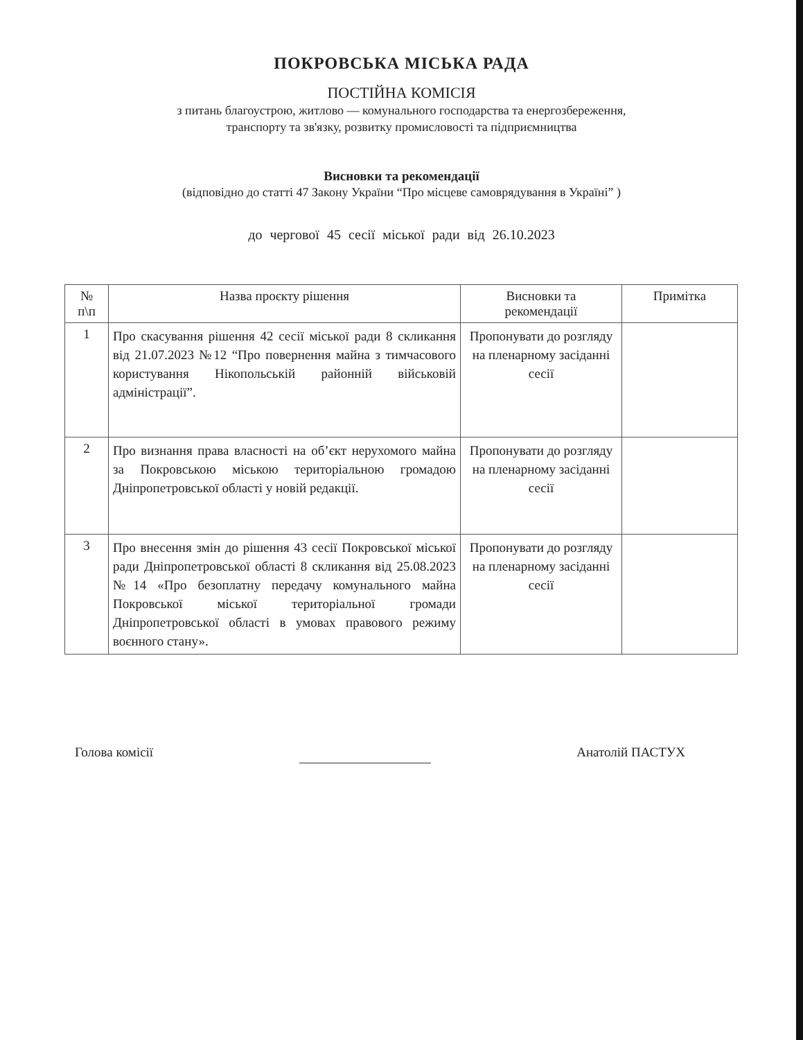ПОКРОВСЬКА МІСЬКА РАДА
ПОСТІЙНА КОМІСІЯ
з питань благоустрою, житлово — комунального господарства та енергозбереження,
транспорту та зв'язку, розвитку промисловості та підприємництва
Висновки та рекомендації
(відповідно до статті 47 Закону України “Про місцеве самоврядування в Україні” )
до чергової 45 сесії міської ради від 26.10.2023
| № п\п | Назва проєкту рішення | Висновки та рекомендації | Примітка |
| --- | --- | --- | --- |
| 1 | Про скасування рішення 42 сесії міської ради 8 скликання від 21.07.2023 №12 “Про повернення майна з тимчасового користування Нікопольській районній військовій адміністрації”. | Пропонувати до розгляду на пленарному засіданні сесії | |
| 2 | Про визнання права власності на об’єкт нерухомого майна за Покровською міською територіальною громадою Дніпропетровської області у новій редакції. | Пропонувати до розгляду на пленарному засіданні сесії | |
| 3 | Про внесення змін до рішення 43 сесії Покровської міської ради Дніпропетровської області 8 скликання від 25.08.2023 №14 «Про безоплатну передачу комунального майна Покровської міської територіальної громади Дніпропетровської області в умовах правового режиму воєнного стану». | Пропонувати до розгляду на пленарному засіданні сесії | |
Голова комісії Анатолій ПАСТУХ